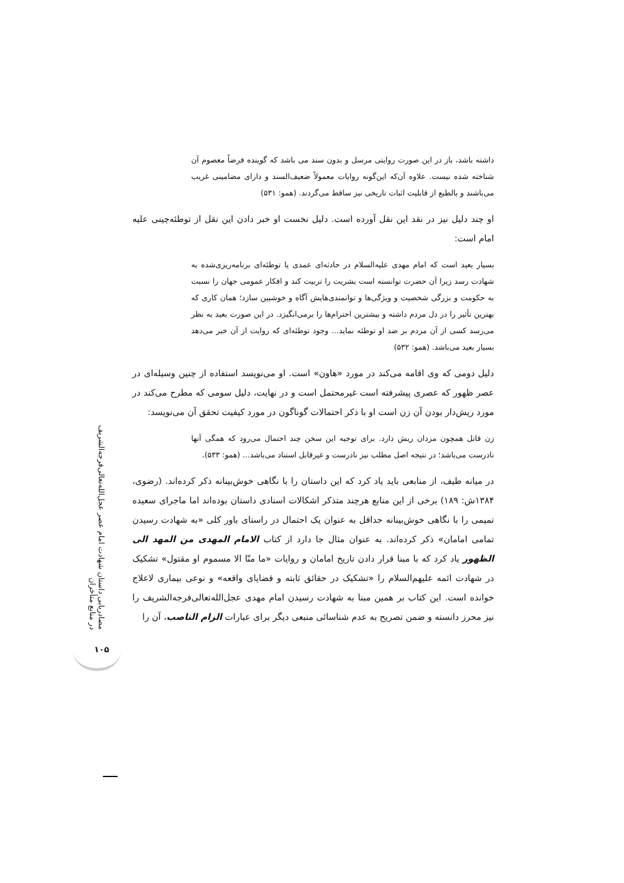مصادریابی داستان شهادت امام عصر عجل‌الله‌تعالی‌فرجه‌الشریف در منابع متأخران
۱۰۵
داشته باشد، باز در این صورت روایتی مرسل و بدون سند می باشد که گوینده فرضاً معصوم آن شناخته شده نیست. علاوه آن‌که این‌گونه روایات معمولاً ضعیف‌السند و دارای مضامینی غریب می‌باشند و بالطبع از قابلیت اثبات تاریخی نیز ساقط می‌گردند. (همو: ۵۳۱)
او چند دلیل نیز در نقد این نقل آورده است. دلیل نخست او خبر دادن این نقل از توطئه‌چینی علیه امام است:
بسیار بعید است که امام مهدی علیه‌السلام در حادثه‌ای عمدی یا توطئه‌ای برنامه‌ریزی‌شده به شهادت رسد زیرا آن حضرت توانسته است بشریت را تربیت کند و افکار عمومی جهان را نسبت به حکومت و بزرگی شخصیت و ویژگی‌ها و توانمندی‌هایش آگاه و خوشبین سازد؛ همان کاری که بهترین تأثیر را در دل مردم داشته و بیشترین احترام‌ها را برمی‌انگیزد. در این صورت بعید به نظر می‌رسد کسی از آن مردم بر ضد او توطئه نماید... وجود توطئه‌ای که روایت از آن خبر می‌دهد بسیار بعید می‌باشد. (همو: ۵۳۲)
دلیل دومی که وی اقامه می‌کند در مورد «هاون» است. او می‌نویسد استفاده از چنین وسیله‌ای در عصر ظهور که عصری پیشرفته است غیرمحتمل است و در نهایت، دلیل سومی که مطرح می‌کند در مورد ریش‌دار بودن آن زن است او با ذکر احتمالات گوناگون در مورد کیفیت تحقق آن می‌نویسد:
زن قاتل همچون مردان ریش دارد. برای توجیه این سخن چند احتمال می‌رود که همگی آنها نادرست می‌باشد؛ در نتیجه اصل مطلب نیز نادرست و غیرقابل استناد می‌باشد... (همو: ۵۳۳).
در میانه طیف، از منابعی باید یاد کرد که این داستان را با نگاهی خوش‌بینانه ذکر کرده‌اند. (رضوی، ۱۳۸۴ش: ۱۸۹) برخی از این منابع هرچند متذکر اشکالات اسنادی داستان بوده‌اند اما ماجرای سعیده تمیمی را با نگاهی خوش‌بینانه حداقل به عنوان یک احتمال در راستای باور کلی «به شهادت رسیدن تمامی امامان» ذکر کرده‌اند. به عنوان مثال جا دارد از کتاب الامام المهدی من المهد الی الظهور یاد کرد که با مبنا قرار دادن تاریخ امامان و روایات «ما منّا الا مسموم او مقتول» تشکیک در شهادت ائمه علیهم‌السلام را «تشکیک در حقائق ثابته و قضایای واقعه» و نوعی بیماری لاعلاج خوانده است. این کتاب بر همین مبنا به شهادت رسیدن امام مهدی عجل‌الله‌تعالی‌فرجه‌الشریف را نیز محرز دانسته و ضمن تصریح به عدم شناسائی منبعی دیگر برای عبارات الزام الناصب، آن را